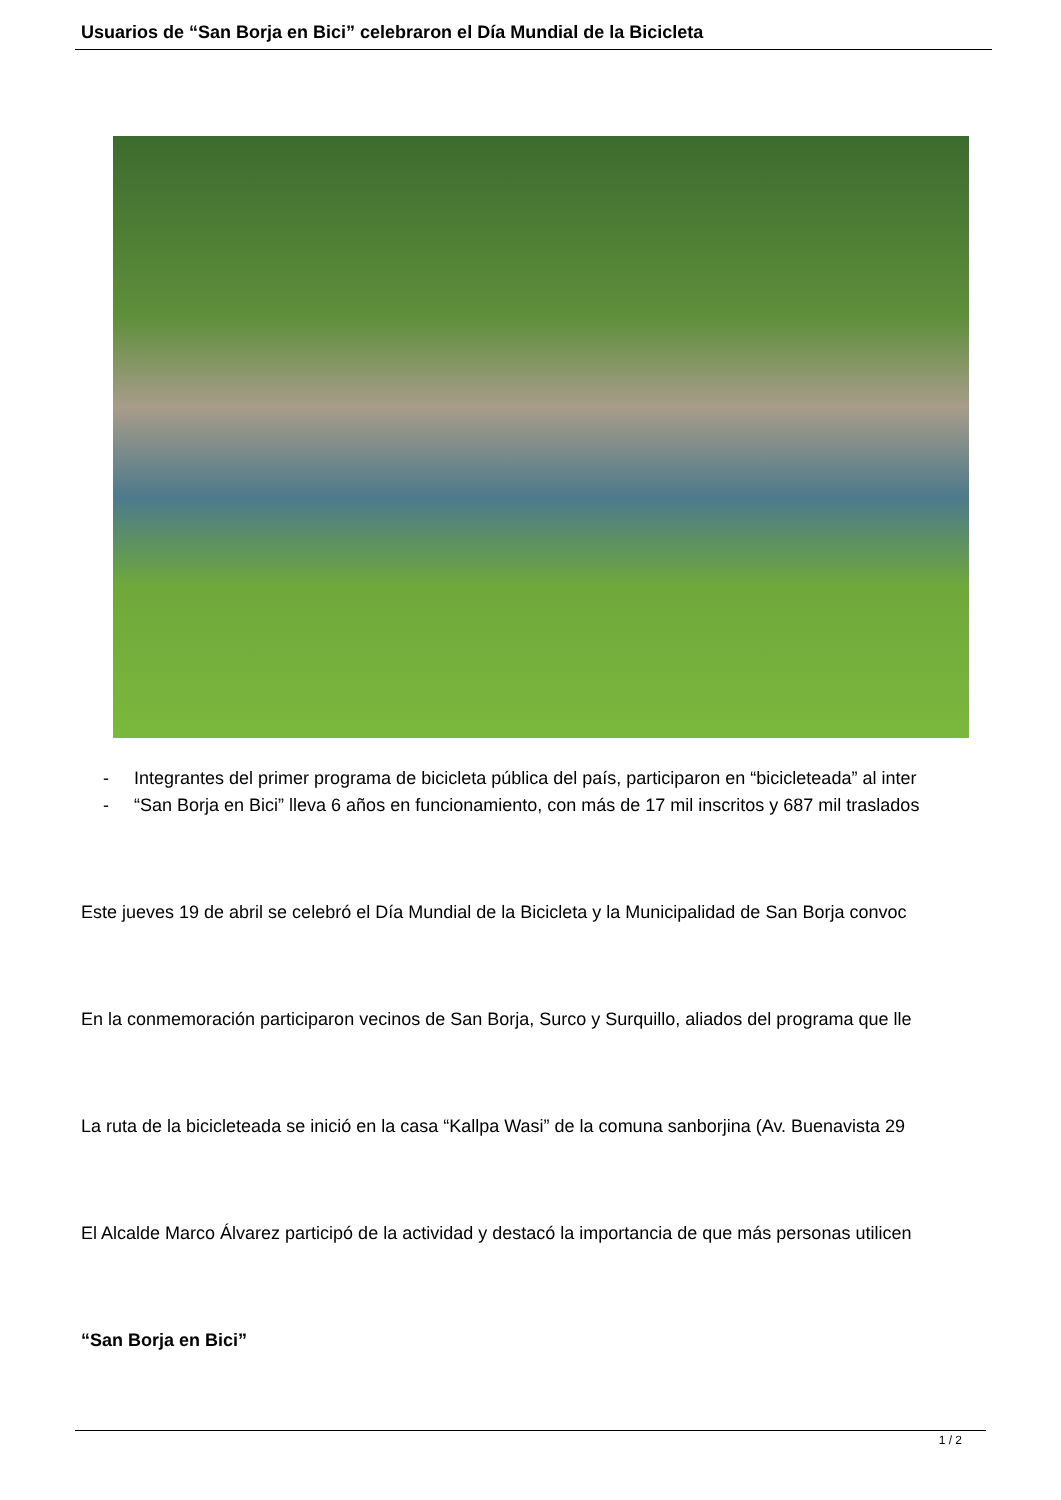Usuarios de “San Borja en Bici” celebraron el Día Mundial de la Bicicleta
- Integrantes del primer programa de bicicleta pública del país, participaron en “bicicleteada” al inter
- “San Borja en Bici” lleva 6 años en funcionamiento, con más de 17 mil inscritos y 687 mil traslados
Este jueves 19 de abril se celebró el Día Mundial de la Bicicleta y la Municipalidad de San Borja convoc
En la conmemoración participaron vecinos de San Borja, Surco y Surquillo, aliados del programa que lle
La ruta de la bicicleteada se inició en la casa “Kallpa Wasi” de la comuna sanborjina (Av. Buenavista 29
El Alcalde Marco Álvarez participó de la actividad y destacó la importancia de que más personas utilicen
“San Borja en Bici”
1 / 2